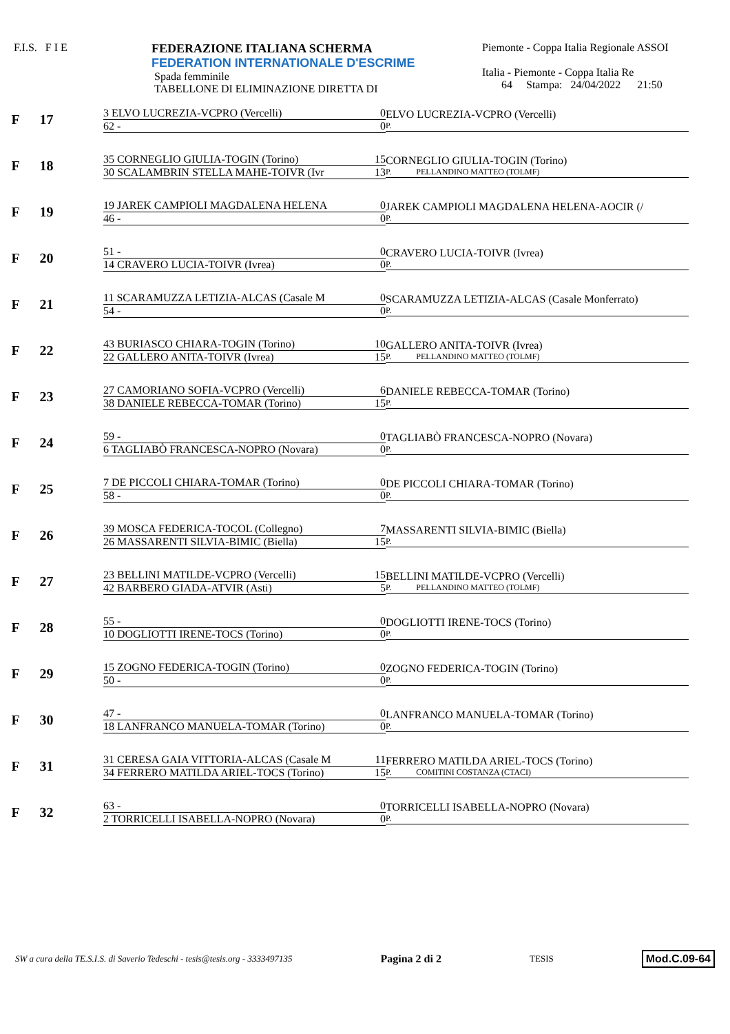F.I.S. F I E FEDERAZIONE ITALIANA SCHERMA
FEDERATION INTERNATIONALE D'ESCRIME
Spada femminile
TABELLONE DI ELIMINAZIONE DIRETTA DI
Piemonte - Coppa Italia Regionale ASSOI
Italia - Piemonte - Coppa Italia Re
64 Stampa: 24/04/2022 21:50
F 17
3 ELVO LUCREZIA-VCPRO (Vercelli) 0
62 - 0
ELVO LUCREZIA-VCPRO (Vercelli)
P.
F 18
35 CORNEGLIO GIULIA-TOGIN (Torino) 15
30 SCALAMBRIN STELLA MAHE-TOIVR (Ivr 13
CORNEGLIO GIULIA-TOGIN (Torino)
P. PELLANDINO MATTEO (TOLMF)
F 19
19 JAREK CAMPIOLI MAGDALENA HELENA 0
46 - 0
JAREK CAMPIOLI MAGDALENA HELENA-AOCIR (/
P.
F 20
51 - 0
14 CRAVERO LUCIA-TOIVR (Ivrea) 0
CRAVERO LUCIA-TOIVR (Ivrea)
P.
F 21
11 SCARAMUZZA LETIZIA-ALCAS (Casale M 0
54 - 0
SCARAMUZZA LETIZIA-ALCAS (Casale Monferrato)
P.
F 22
43 BURIASCO CHIARA-TOGIN (Torino) 10
22 GALLERO ANITA-TOIVR (Ivrea) 15
GALLERO ANITA-TOIVR (Ivrea)
P. PELLANDINO MATTEO (TOLMF)
F 23
27 CAMORIANO SOFIA-VCPRO (Vercelli) 6
38 DANIELE REBECCA-TOMAR (Torino) 15
DANIELE REBECCA-TOMAR (Torino)
P.
F 24
59 - 0
6 TAGLIABÒ FRANCESCA-NOPRO (Novara) 0
TAGLIABÒ FRANCESCA-NOPRO (Novara)
P.
F 25
7 DE PICCOLI CHIARA-TOMAR (Torino) 0
58 - 0
DE PICCOLI CHIARA-TOMAR (Torino)
P.
F 26
39 MOSCA FEDERICA-TOCOL (Collegno) 7
26 MASSARENTI SILVIA-BIMIC (Biella) 15
MASSARENTI SILVIA-BIMIC (Biella)
P.
F 27
23 BELLINI MATILDE-VCPRO (Vercelli) 15
42 BARBERO GIADA-ATVIR (Asti) 5
BELLINI MATILDE-VCPRO (Vercelli)
P. PELLANDINO MATTEO (TOLMF)
F 28
55 - 0
10 DOGLIOTTI IRENE-TOCS (Torino) 0
DOGLIOTTI IRENE-TOCS (Torino)
P.
F 29
15 ZOGNO FEDERICA-TOGIN (Torino) 0
50 - 0
ZOGNO FEDERICA-TOGIN (Torino)
P.
F 30
47 - 0
18 LANFRANCO MANUELA-TOMAR (Torino) 0
LANFRANCO MANUELA-TOMAR (Torino)
P.
F 31
31 CERESA GAIA VITTORIA-ALCAS (Casale M 11
34 FERRERO MATILDA ARIEL-TOCS (Torino) 15
FERRERO MATILDA ARIEL-TOCS (Torino)
P. COMITINI COSTANZA (CTACI)
F 32
63 - 0
2 TORRICELLI ISABELLA-NOPRO (Novara) 0
TORRICELLI ISABELLA-NOPRO (Novara)
P.
SW a cura della TE.S.I.S. di Saverio Tedeschi - tesis@tesis.org - 3333497135 Pagina 2 di 2 TESIS Mod.C.09-64